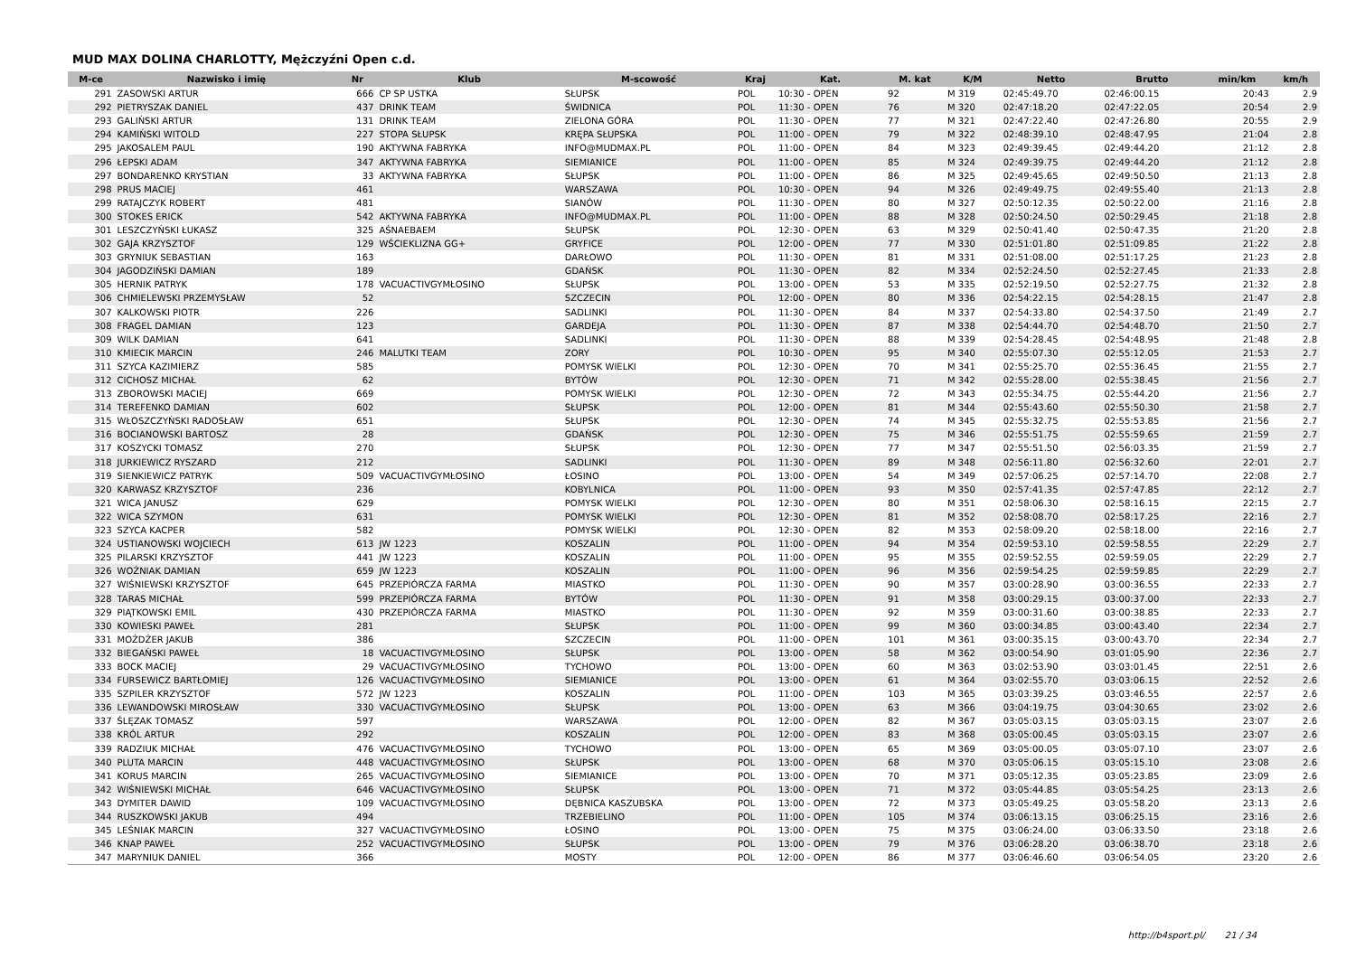MUD MAX DOLINA CHARLOTTY, Mężczyźni Open c.d.
| M-ce | Nazwisko i imię | Nr | Klub | M-scowość | Kraj | Kat. | M. kat | K/M | Netto | Brutto | min/km | km/h |
| --- | --- | --- | --- | --- | --- | --- | --- | --- | --- | --- | --- | --- |
| 291 | ZASOWSKI ARTUR | 666 | CP SP USTKA | SŁUPSK | POL | 10:30 - OPEN | 92 | M 319 | 02:45:49.70 | 02:46:00.15 | 20:43 | 2.9 |
| 292 | PIETRYSZAK DANIEL | 437 | DRINK TEAM | ŚWIDNICA | POL | 11:30 - OPEN | 76 | M 320 | 02:47:18.20 | 02:47:22.05 | 20:54 | 2.9 |
| 293 | GALIŃSKI ARTUR | 131 | DRINK TEAM | ZIELONA GÓRA | POL | 11:30 - OPEN | 77 | M 321 | 02:47:22.40 | 02:47:26.80 | 20:55 | 2.9 |
| 294 | KAMIŃSKI WITOLD | 227 | STOPA SŁUPSK | KRĘPA SŁUPSKA | POL | 11:00 - OPEN | 79 | M 322 | 02:48:39.10 | 02:48:47.95 | 21:04 | 2.8 |
| 295 | JAKOSALEM PAUL | 190 | AKTYWNA FABRYKA | INFO@MUDMAX.PL | POL | 11:00 - OPEN | 84 | M 323 | 02:49:39.45 | 02:49:44.20 | 21:12 | 2.8 |
| 296 | ŁEPSKI ADAM | 347 | AKTYWNA FABRYKA | SIEMIANICE | POL | 11:00 - OPEN | 85 | M 324 | 02:49:39.75 | 02:49:44.20 | 21:12 | 2.8 |
| 297 | BONDARENKO KRYSTIAN | 33 | AKTYWNA FABRYKA | SŁUPSK | POL | 11:00 - OPEN | 86 | M 325 | 02:49:45.65 | 02:49:50.50 | 21:13 | 2.8 |
| 298 | PRUS MACIEJ | 461 | | WARSZAWA | POL | 10:30 - OPEN | 94 | M 326 | 02:49:49.75 | 02:49:55.40 | 21:13 | 2.8 |
| 299 | RATAJCZYK ROBERT | 481 | | SIANÓW | POL | 11:30 - OPEN | 80 | M 327 | 02:50:12.35 | 02:50:22.00 | 21:16 | 2.8 |
| 300 | STOKES ERICK | 542 | AKTYWNA FABRYKA | INFO@MUDMAX.PL | POL | 11:00 - OPEN | 88 | M 328 | 02:50:24.50 | 02:50:29.45 | 21:18 | 2.8 |
| 301 | LESZCZYŃSKI ŁUKASZ | 325 | AŚNAEBAEM | SŁUPSK | POL | 12:30 - OPEN | 63 | M 329 | 02:50:41.40 | 02:50:47.35 | 21:20 | 2.8 |
| 302 | GAJA KRZYSZTOF | 129 | WŚCIEKLIZNA GG+ | GRYFICE | POL | 12:00 - OPEN | 77 | M 330 | 02:51:01.80 | 02:51:09.85 | 21:22 | 2.8 |
| 303 | GRYNIUK SEBASTIAN | 163 | | DARŁOWO | POL | 11:30 - OPEN | 81 | M 331 | 02:51:08.00 | 02:51:17.25 | 21:23 | 2.8 |
| 304 | JAGODZIŃSKI DAMIAN | 189 | | GDAŃSK | POL | 11:30 - OPEN | 82 | M 334 | 02:52:24.50 | 02:52:27.45 | 21:33 | 2.8 |
| 305 | HERNIK PATRYK | 178 | VACUACTIVGYMŁOSINO | SŁUPSK | POL | 13:00 - OPEN | 53 | M 335 | 02:52:19.50 | 02:52:27.75 | 21:32 | 2.8 |
| 306 | CHMIELEWSKI PRZEMYSŁAW | 52 | | SZCZECIN | POL | 12:00 - OPEN | 80 | M 336 | 02:54:22.15 | 02:54:28.15 | 21:47 | 2.8 |
| 307 | KALKOWSKI PIOTR | 226 | | SADLINKI | POL | 11:30 - OPEN | 84 | M 337 | 02:54:33.80 | 02:54:37.50 | 21:49 | 2.7 |
| 308 | FRAGEL DAMIAN | 123 | | GARDEJA | POL | 11:30 - OPEN | 87 | M 338 | 02:54:44.70 | 02:54:48.70 | 21:50 | 2.7 |
| 309 | WILK DAMIAN | 641 | | SADLINKI | POL | 11:30 - OPEN | 88 | M 339 | 02:54:28.45 | 02:54:48.95 | 21:48 | 2.8 |
| 310 | KMIECIK MARCIN | 246 | MALUTKI TEAM | ZORY | POL | 10:30 - OPEN | 95 | M 340 | 02:55:07.30 | 02:55:12.05 | 21:53 | 2.7 |
| 311 | SZYCA KAZIMIERZ | 585 | | POMYSK WIELKI | POL | 12:30 - OPEN | 70 | M 341 | 02:55:25.70 | 02:55:36.45 | 21:55 | 2.7 |
| 312 | CICHOSZ MICHAŁ | 62 | | BYTÓW | POL | 12:30 - OPEN | 71 | M 342 | 02:55:28.00 | 02:55:38.45 | 21:56 | 2.7 |
| 313 | ZBOROWSKI MACIEJ | 669 | | POMYSK WIELKI | POL | 12:30 - OPEN | 72 | M 343 | 02:55:34.75 | 02:55:44.20 | 21:56 | 2.7 |
| 314 | TEREFENKO DAMIAN | 602 | | SŁUPSK | POL | 12:00 - OPEN | 81 | M 344 | 02:55:43.60 | 02:55:50.30 | 21:58 | 2.7 |
| 315 | WŁOSZCZYŃSKI RADOSŁAW | 651 | | SŁUPSK | POL | 12:30 - OPEN | 74 | M 345 | 02:55:32.75 | 02:55:53.85 | 21:56 | 2.7 |
| 316 | BOCIANOWSKI BARTOSZ | 28 | | GDAŃSK | POL | 12:30 - OPEN | 75 | M 346 | 02:55:51.75 | 02:55:59.65 | 21:59 | 2.7 |
| 317 | KOSZYCKI TOMASZ | 270 | | SŁUPSK | POL | 12:30 - OPEN | 77 | M 347 | 02:55:51.50 | 02:56:03.35 | 21:59 | 2.7 |
| 318 | JURKIEWICZ RYSZARD | 212 | | SADLINKI | POL | 11:30 - OPEN | 89 | M 348 | 02:56:11.80 | 02:56:32.60 | 22:01 | 2.7 |
| 319 | SIENKIEWICZ PATRYK | 509 | VACUACTIVGYMŁOSINO | ŁOSINO | POL | 13:00 - OPEN | 54 | M 349 | 02:57:06.25 | 02:57:14.70 | 22:08 | 2.7 |
| 320 | KARWASZ KRZYSZTOF | 236 | | KOBYLNICA | POL | 11:00 - OPEN | 93 | M 350 | 02:57:41.35 | 02:57:47.85 | 22:12 | 2.7 |
| 321 | WICA JANUSZ | 629 | | POMYSK WIELKI | POL | 12:30 - OPEN | 80 | M 351 | 02:58:06.30 | 02:58:16.15 | 22:15 | 2.7 |
| 322 | WICA SZYMON | 631 | | POMYSK WIELKI | POL | 12:30 - OPEN | 81 | M 352 | 02:58:08.70 | 02:58:17.25 | 22:16 | 2.7 |
| 323 | SZYCA KACPER | 582 | | POMYSK WIELKI | POL | 12:30 - OPEN | 82 | M 353 | 02:58:09.20 | 02:58:18.00 | 22:16 | 2.7 |
| 324 | USTIANOWSKI WOJCIECH | 613 | JW 1223 | KOSZALIN | POL | 11:00 - OPEN | 94 | M 354 | 02:59:53.10 | 02:59:58.55 | 22:29 | 2.7 |
| 325 | PILARSKI KRZYSZTOF | 441 | JW 1223 | KOSZALIN | POL | 11:00 - OPEN | 95 | M 355 | 02:59:52.55 | 02:59:59.05 | 22:29 | 2.7 |
| 326 | WOŹNIAK DAMIAN | 659 | JW 1223 | KOSZALIN | POL | 11:00 - OPEN | 96 | M 356 | 02:59:54.25 | 02:59:59.85 | 22:29 | 2.7 |
| 327 | WIŚNIEWSKI KRZYSZTOF | 645 | PRZEPIÓRCZA FARMA | MIASTKO | POL | 11:30 - OPEN | 90 | M 357 | 03:00:28.90 | 03:00:36.55 | 22:33 | 2.7 |
| 328 | TARAS MICHAŁ | 599 | PRZEPIÓRCZA FARMA | BYTÓW | POL | 11:30 - OPEN | 91 | M 358 | 03:00:29.15 | 03:00:37.00 | 22:33 | 2.7 |
| 329 | PIĄTKOWSKI EMIL | 430 | PRZEPIÓRCZA FARMA | MIASTKO | POL | 11:30 - OPEN | 92 | M 359 | 03:00:31.60 | 03:00:38.85 | 22:33 | 2.7 |
| 330 | KOWIESKI PAWEŁ | 281 | | SŁUPSK | POL | 11:00 - OPEN | 99 | M 360 | 03:00:34.85 | 03:00:43.40 | 22:34 | 2.7 |
| 331 | MOŻDŻER JAKUB | 386 | | SZCZECIN | POL | 11:00 - OPEN | 101 | M 361 | 03:00:35.15 | 03:00:43.70 | 22:34 | 2.7 |
| 332 | BIEGAŃSKI PAWEŁ | 18 | VACUACTIVGYMŁOSINO | SŁUPSK | POL | 13:00 - OPEN | 58 | M 362 | 03:00:54.90 | 03:01:05.90 | 22:36 | 2.7 |
| 333 | BOCK MACIEJ | 29 | VACUACTIVGYMŁOSINO | TYCHOWO | POL | 13:00 - OPEN | 60 | M 363 | 03:02:53.90 | 03:03:01.45 | 22:51 | 2.6 |
| 334 | FURSEWICZ BARTŁOMIEJ | 126 | VACUACTIVGYMŁOSINO | SIEMIANICE | POL | 13:00 - OPEN | 61 | M 364 | 03:02:55.70 | 03:03:06.15 | 22:52 | 2.6 |
| 335 | SZPILER KRZYSZTOF | 572 | JW 1223 | KOSZALIN | POL | 11:00 - OPEN | 103 | M 365 | 03:03:39.25 | 03:03:46.55 | 22:57 | 2.6 |
| 336 | LEWANDOWSKI MIROSŁAW | 330 | VACUACTIVGYMŁOSINO | SŁUPSK | POL | 13:00 - OPEN | 63 | M 366 | 03:04:19.75 | 03:04:30.65 | 23:02 | 2.6 |
| 337 | ŚLĘZAK TOMASZ | 597 | | WARSZAWA | POL | 12:00 - OPEN | 82 | M 367 | 03:05:03.15 | 03:05:03.15 | 23:07 | 2.6 |
| 338 | KRÓL ARTUR | 292 | | KOSZALIN | POL | 12:00 - OPEN | 83 | M 368 | 03:05:00.45 | 03:05:03.15 | 23:07 | 2.6 |
| 339 | RADZIUK MICHAŁ | 476 | VACUACTIVGYMŁOSINO | TYCHOWO | POL | 13:00 - OPEN | 65 | M 369 | 03:05:00.05 | 03:05:07.10 | 23:07 | 2.6 |
| 340 | PLUTA MARCIN | 448 | VACUACTIVGYMŁOSINO | SŁUPSK | POL | 13:00 - OPEN | 68 | M 370 | 03:05:06.15 | 03:05:15.10 | 23:08 | 2.6 |
| 341 | KORUS MARCIN | 265 | VACUACTIVGYMŁOSINO | SIEMIANICE | POL | 13:00 - OPEN | 70 | M 371 | 03:05:12.35 | 03:05:23.85 | 23:09 | 2.6 |
| 342 | WIŚNIEWSKI MICHAŁ | 646 | VACUACTIVGYMŁOSINO | SŁUPSK | POL | 13:00 - OPEN | 71 | M 372 | 03:05:44.85 | 03:05:54.25 | 23:13 | 2.6 |
| 343 | DYMITER DAWID | 109 | VACUACTIVGYMŁOSINO | DĘBNICA KASZUBSKA | POL | 13:00 - OPEN | 72 | M 373 | 03:05:49.25 | 03:05:58.20 | 23:13 | 2.6 |
| 344 | RUSZKOWSKI JAKUB | 494 | | TRZEBIELINO | POL | 11:00 - OPEN | 105 | M 374 | 03:06:13.15 | 03:06:25.15 | 23:16 | 2.6 |
| 345 | LEŚNIAK MARCIN | 327 | VACUACTIVGYMŁOSINO | ŁOSINO | POL | 13:00 - OPEN | 75 | M 375 | 03:06:24.00 | 03:06:33.50 | 23:18 | 2.6 |
| 346 | KNAP PAWEŁ | 252 | VACUACTIVGYMŁOSINO | SŁUPSK | POL | 13:00 - OPEN | 79 | M 376 | 03:06:28.20 | 03:06:38.70 | 23:18 | 2.6 |
| 347 | MARYNIUK DANIEL | 366 | | MOSTY | POL | 12:00 - OPEN | 86 | M 377 | 03:06:46.60 | 03:06:54.05 | 23:20 | 2.6 |
http://b4sport.pl/ 21 / 34